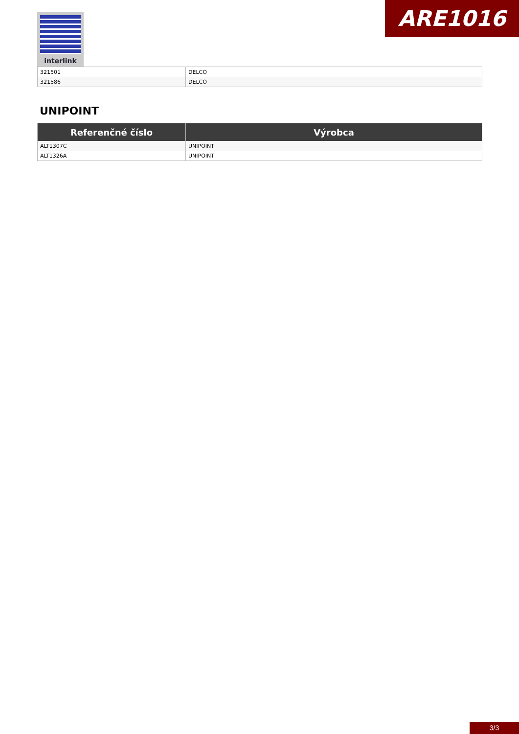interlink ARE1016
| 321501 | DELCO |
| 321586 | DELCO |
UNIPOINT
| Referenčné číslo | Výrobca |
| --- | --- |
| ALT1307C | UNIPOINT |
| ALT1326A | UNIPOINT |
3/3